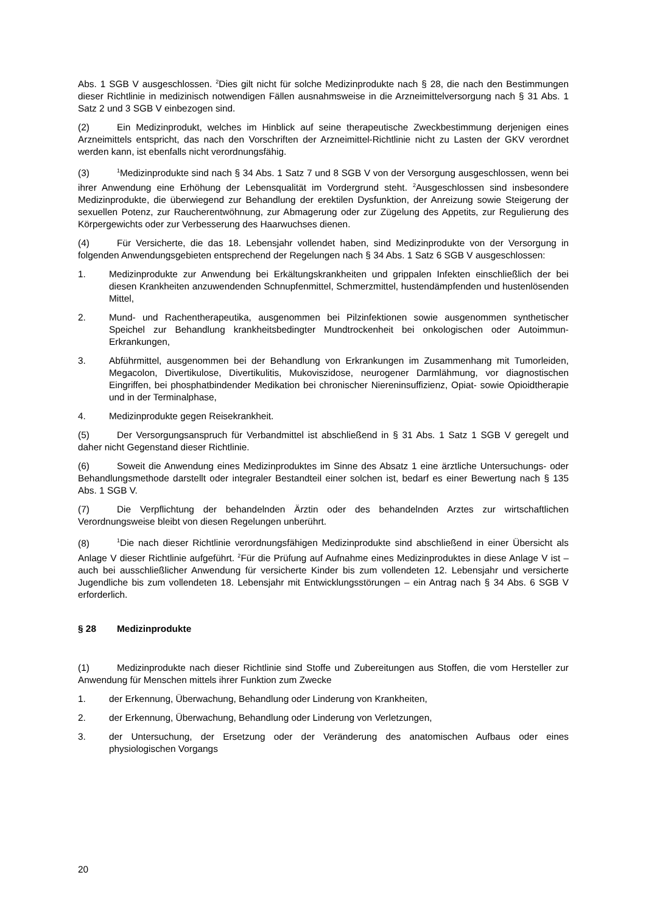Abs. 1 SGB V ausgeschlossen. <sup>2</sup>Dies gilt nicht für solche Medizinprodukte nach § 28, die nach den Bestimmungen dieser Richtlinie in medizinisch notwendigen Fällen ausnahmsweise in die Arzneimittelversorgung nach § 31 Abs. 1 Satz 2 und 3 SGB V einbezogen sind.
(2) Ein Medizinprodukt, welches im Hinblick auf seine therapeutische Zweckbestimmung derjenigen eines Arzneimittels entspricht, das nach den Vorschriften der Arzneimittel-Richtlinie nicht zu Lasten der GKV verordnet werden kann, ist ebenfalls nicht verordnungsfähig.
(3)<sup>1</sup>Medizinprodukte sind nach § 34 Abs. 1 Satz 7 und 8 SGB V von der Versorgung ausgeschlossen, wenn bei ihrer Anwendung eine Erhöhung der Lebensqualität im Vordergrund steht. <sup>2</sup>Ausgeschlossen sind insbesondere Medizinprodukte, die überwiegend zur Behandlung der erektilen Dysfunktion, der Anreizung sowie Steigerung der sexuellen Potenz, zur Raucherentwöhnung, zur Abmagerung oder zur Zügelung des Appetits, zur Regulierung des Körpergewichts oder zur Verbesserung des Haarwuchses dienen.
(4) Für Versicherte, die das 18. Lebensjahr vollendet haben, sind Medizinprodukte von der Versorgung in folgenden Anwendungsgebieten entsprechend der Regelungen nach § 34 Abs. 1 Satz 6 SGB V ausgeschlossen:
1. Medizinprodukte zur Anwendung bei Erkältungskrankheiten und grippalen Infekten einschließlich der bei diesen Krankheiten anzuwendenden Schnupfenmittel, Schmerzmittel, hustendämpfenden und hustenlösenden Mittel,
2. Mund- und Rachentherapeutika, ausgenommen bei Pilzinfektionen sowie ausgenommen synthetischer Speichel zur Behandlung krankheitsbedingter Mundtrockenheit bei onkologischen oder Autoimmun-Erkrankungen,
3. Abführmittel, ausgenommen bei der Behandlung von Erkrankungen im Zusammenhang mit Tumorleiden, Megacolon, Divertikulose, Divertikulitis, Mukoviszidose, neurogener Darmlähmung, vor diagnostischen Eingriffen, bei phosphatbindender Medikation bei chronischer Niereninsuffizienz, Opiat- sowie Opioidtherapie und in der Terminalphase,
4. Medizinprodukte gegen Reisekrankheit.
(5) Der Versorgungsanspruch für Verbandmittel ist abschließend in § 31 Abs. 1 Satz 1 SGB V geregelt und daher nicht Gegenstand dieser Richtlinie.
(6) Soweit die Anwendung eines Medizinproduktes im Sinne des Absatz 1 eine ärztliche Untersuchungs- oder Behandlungsmethode darstellt oder integraler Bestandteil einer solchen ist, bedarf es einer Bewertung nach § 135 Abs. 1 SGB V.
(7) Die Verpflichtung der behandelnden Ärztin oder des behandelnden Arztes zur wirtschaftlichen Verordnungsweise bleibt von diesen Regelungen unberührt.
(8)<sup>1</sup>Die nach dieser Richtlinie verordnungsfähigen Medizinprodukte sind abschließend in einer Übersicht als Anlage V dieser Richtlinie aufgeführt. <sup>2</sup>Für die Prüfung auf Aufnahme eines Medizinproduktes in diese Anlage V ist – auch bei ausschließlicher Anwendung für versicherte Kinder bis zum vollendeten 12. Lebensjahr und versicherte Jugendliche bis zum vollendeten 18. Lebensjahr mit Entwicklungsstörungen – ein Antrag nach § 34 Abs. 6 SGB V erforderlich.
§ 28 Medizinprodukte
(1) Medizinprodukte nach dieser Richtlinie sind Stoffe und Zubereitungen aus Stoffen, die vom Hersteller zur Anwendung für Menschen mittels ihrer Funktion zum Zwecke
1. der Erkennung, Überwachung, Behandlung oder Linderung von Krankheiten,
2. der Erkennung, Überwachung, Behandlung oder Linderung von Verletzungen,
3. der Untersuchung, der Ersetzung oder der Veränderung des anatomischen Aufbaus oder eines physiologischen Vorgangs
20